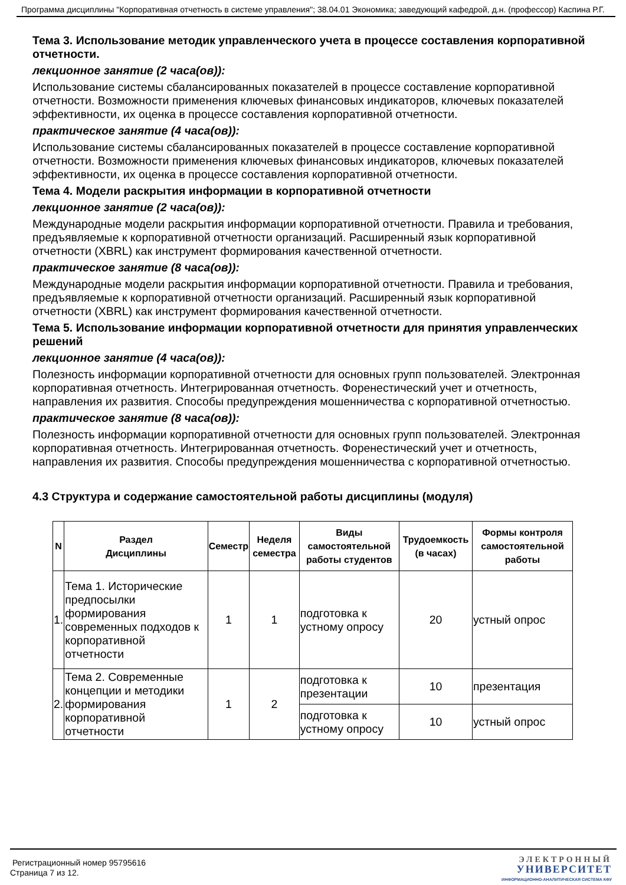Программа дисциплины "Корпоративная отчетность в системе управления"; 38.04.01 Экономика; заведующий кафедрой, д.н. (профессор) Каспина Р.Г.
Тема 3. Использование методик управленческого учета в процессе составления корпоративной отчетности.
лекционное занятие (2 часа(ов)):
Использование системы сбалансированных показателей в процессе составление корпоративной отчетности. Возможности применения ключевых финансовых индикаторов, ключевых показателей эффективности, их оценка в процессе составления корпоративной отчетности.
практическое занятие (4 часа(ов)):
Использование системы сбалансированных показателей в процессе составление корпоративной отчетности. Возможности применения ключевых финансовых индикаторов, ключевых показателей эффективности, их оценка в процессе составления корпоративной отчетности.
Тема 4. Модели раскрытия информации в корпоративной отчетности
лекционное занятие (2 часа(ов)):
Международные модели раскрытия информации корпоративной отчетности. Правила и требования, предъявляемые к корпоративной отчетности организаций. Расширенный язык корпоративной отчетности (XBRL) как инструмент формирования качественной отчетности.
практическое занятие (8 часа(ов)):
Международные модели раскрытия информации корпоративной отчетности. Правила и требования, предъявляемые к корпоративной отчетности организаций. Расширенный язык корпоративной отчетности (XBRL) как инструмент формирования качественной отчетности.
Тема 5. Использование информации корпоративной отчетности для принятия управленческих решений
лекционное занятие (4 часа(ов)):
Полезность информации корпоративной отчетности для основных групп пользователей. Электронная корпоративная отчетность. Интегрированная отчетность. Форенестический учет и отчетность, направления их развития. Способы предупреждения мошенничества с корпоративной отчетностью.
практическое занятие (8 часа(ов)):
Полезность информации корпоративной отчетности для основных групп пользователей. Электронная корпоративная отчетность. Интегрированная отчетность. Форенестический учет и отчетность, направления их развития. Способы предупреждения мошенничества с корпоративной отчетностью.
4.3 Структура и содержание самостоятельной работы дисциплины (модуля)
| N | Раздел Дисциплины | Семестр | Неделя семестра | Виды самостоятельной работы студентов | Трудоемкость (в часах) | Формы контроля самостоятельной работы |
| --- | --- | --- | --- | --- | --- | --- |
| 1. | Тема 1. Исторические предпосылки формирования современных подходов к корпоративной отчетности | 1 | 1 | подготовка к устному опросу | 20 | устный опрос |
| 2. | Тема 2. Современные концепции и методики формирования корпоративной отчетности | 1 | 2 | подготовка к презентации | 10 | презентация |
| | | | | подготовка к устному опросу | 10 | устный опрос |
Регистрационный номер 95795616
Страница 7 из 12.
ЭЛЕКТРОННЫЙ
УНИВЕРСИТЕТ
ИНФОРМАЦИОННО-АНАЛИТИЧЕСКАЯ СИСТЕМА КФУ